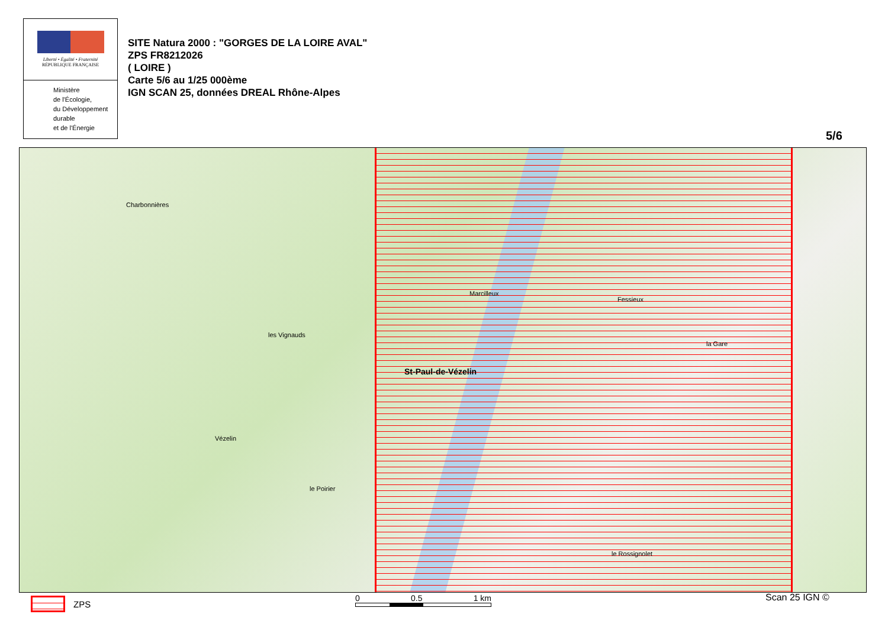Liberté • Égalité • Fraternité
RÉPUBLIQUE FRANÇAISE
Ministère
de l'Écologie,
du Développement
durable
et de l'Énergie
SITE Natura 2000 : "GORGES DE LA LOIRE AVAL"
ZPS FR8212026
( LOIRE )
Carte 5/6 au 1/25 000ème
IGN SCAN 25, données DREAL Rhône-Alpes
5/6
Charbonnières
les Vignauds
St-Paul-de-Vézelin
Marcilleux
Fessieux
la Gare
Vézelin
le Poirier
le Rossignolet
ZPS 0 0.5 1 km Scan 25 IGN ©